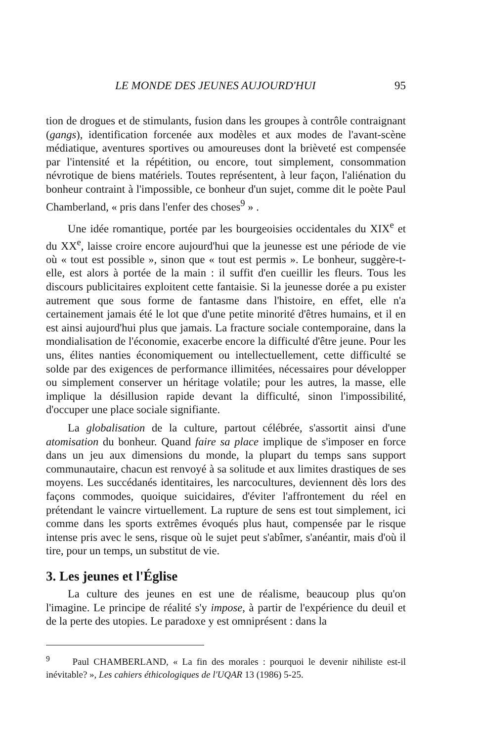LE MONDE DES JEUNES AUJOURD'HUI 95
tion de drogues et de stimulants, fusion dans les groupes à contrôle contraignant (gangs), identification forcenée aux modèles et aux modes de l'avant-scène médiatique, aventures sportives ou amoureuses dont la brièveté est compensée par l'intensité et la répétition, ou encore, tout simplement, consommation névrotique de biens matériels. Toutes représentent, à leur façon, l'aliénation du bonheur contraint à l'impossible, ce bonheur d'un sujet, comme dit le poète Paul Chamberland, « pris dans l'enfer des choses<sup>9</sup> » .
Une idée romantique, portée par les bourgeoisies occidentales du XIX<sup>e</sup> et du XX<sup>e</sup>, laisse croire encore aujourd'hui que la jeunesse est une période de vie où « tout est possible », sinon que « tout est permis ». Le bonheur, suggère-t-elle, est alors à portée de la main : il suffit d'en cueillir les fleurs. Tous les discours publicitaires exploitent cette fantaisie. Si la jeunesse dorée a pu exister autrement que sous forme de fantasme dans l'histoire, en effet, elle n'a certainement jamais été le lot que d'une petite minorité d'êtres humains, et il en est ainsi aujourd'hui plus que jamais. La fracture sociale contemporaine, dans la mondialisation de l'économie, exacerbe encore la difficulté d'être jeune. Pour les uns, élites nanties économiquement ou intellectuellement, cette difficulté se solde par des exigences de performance illimitées, nécessaires pour développer ou simplement conserver un héritage volatile; pour les autres, la masse, elle implique la désillusion rapide devant la difficulté, sinon l'impossibilité, d'occuper une place sociale signifiante.
La globalisation de la culture, partout célébrée, s'assortit ainsi d'une atomisation du bonheur. Quand faire sa place implique de s'imposer en force dans un jeu aux dimensions du monde, la plupart du temps sans support communautaire, chacun est renvoyé à sa solitude et aux limites drastiques de ses moyens. Les succédanés identitaires, les narcocultures, deviennent dès lors des façons commodes, quoique suicidaires, d'éviter l'affrontement du réel en prétendant le vaincre virtuellement. La rupture de sens est tout simplement, ici comme dans les sports extrêmes évoqués plus haut, compensée par le risque intense pris avec le sens, risque où le sujet peut s'abîmer, s'anéantir, mais d'où il tire, pour un temps, un substitut de vie.
3. Les jeunes et l'Église
La culture des jeunes en est une de réalisme, beaucoup plus qu'on l'imagine. Le principe de réalité s'y impose, à partir de l'expérience du deuil et de la perte des utopies. Le paradoxe y est omniprésent : dans la
<sup>9</sup> Paul CHAMBERLAND, « La fin des morales : pourquoi le devenir nihiliste est-il inévitable? », Les cahiers éthicologiques de l'UQAR 13 (1986) 5-25.